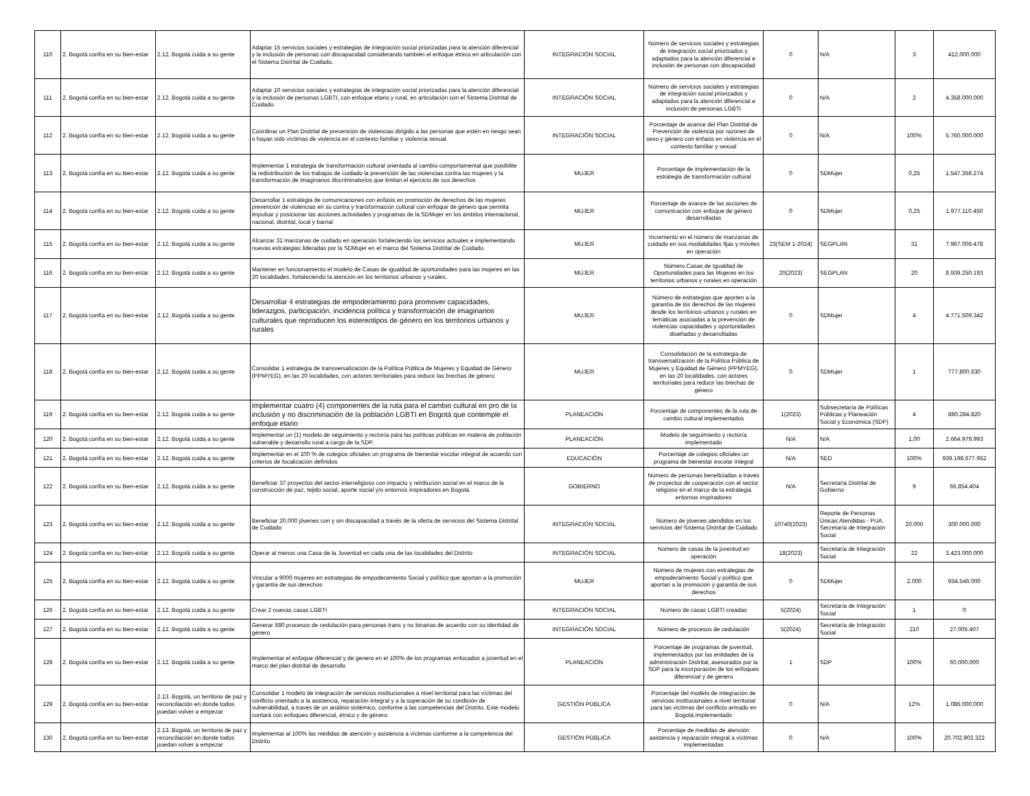| 110 | 2. Bogotá confía en su bien-estar | 2.12. Bogotá cuida a su gente | Adaptar 15 servicios sociales y estrategias de integración social priorizadas para la atención diferencial y la inclusión de personas con discapacidad considerando también el enfoque étnico en articulación con el Sistema Distrital de Cuidado. | INTEGRACIÓN SOCIAL | Número de servicios sociales y estrategias de integración social priorizados y adaptados para la atención diferencial e inclusión de personas con discapacidad | 0 | N/A | 3 | 412.000.000 |
| 111 | 2. Bogotá confía en su bien-estar | 2.12. Bogotá cuida a su gente | Adaptar 10 servicios sociales y estrategias de integración social priorizadas para la atención diferencial y la inclusión de personas LGBTI, con enfoque etario y rural, en articulación con el Sistema Distrital de Cuidado. | INTEGRACIÓN SOCIAL | Número de servicios sociales y estrategias de integración social priorizados y adaptados para la atención diferencial e inclusión de personas LGBTI | 0 | N/A | 2 | 4.358.000.000 |
| 112 | 2. Bogotá confía en su bien-estar | 2.12. Bogotá cuida a su gente | Coordinar un Plan Distrital de prevención de violencias dirigido a las personas que estén en riesgo sean o hayan sido víctimas de violencia en el contexto familiar y violencia sexual. | INTEGRACIÓN SOCIAL | Porcentaje de avance del Plan Distrital de Prevención de violencia por razones de sexo y género con énfasis en violencia en el contexto familiar y sexual | 0 | N/A | 100% | 5.760.000.000 |
| 113 | 2. Bogotá confía en su bien-estar | 2.12. Bogotá cuida a su gente | Implementar 1 estrategia de transformación cultural orientada al cambio comportamental que posibilite la redistribución de los trabajos de cuidado la prevención de las violencias contra las mujeres y la transformación de imaginarios discriminatorios que limitan el ejercicio de sus derechos | MUJER | Porcentaje de implementación de la estrategia de transformación cultural | 0 | SDMujer | 0,25 | 1.547.356.274 |
| 114 | 2. Bogotá confía en su bien-estar | 2.12. Bogotá cuida a su gente | Desarrollar 1 estrategia de comunicaciones con énfasis en promoción de derechos de las mujeres prevención de violencias en su contra y transformación cultural con enfoque de género que permita impulsar y posicionar las acciones actividades y programas de la SDMujer en los ámbitos internacional, nacional, distrital, local y barrial | MUJER | Porcentaje de avance de las acciones de comunicación con enfoque de género desarrolladas | 0 | SDMujer | 0,25 | 1.977.110.450 |
| 115 | 2. Bogotá confía en su bien-estar | 2.12. Bogotá cuida a su gente | Alcanzar 31 manzanas de cuidado en operación fortaleciendo los servicios actuales e implementando nuevas estrategias lideradas por la SDMujer en el marco del Sistema Distrital de Cuidado. | MUJER | Incremento en el número de manzanas de cuidado en sus modalidades fijas y móviles en operación | 23(SEM 1-2024) | SEGPLAN | 31 | 7.967.006.478 |
| 116 | 2. Bogotá confía en su bien-estar | 2.12. Bogotá cuida a su gente | Mantener en funcionamiento el modelo de Casas de igualdad de oportunidades para las mujeres en las 20 localidades, fortaleciendo la atención en los territorios urbanos y rurales. | MUJER | Número Casas de Igualdad de Oportunidades para las Mujeres en los territorios urbanos y rurales en operación | 20(2023) | SEGPLAN | 20 | 8.939.250.193 |
| 117 | 2. Bogotá confía en su bien-estar | 2.12. Bogotá cuida a su gente | Desarrollar 4 estrategias de empoderamiento para promover capacidades, liderazgos, participación, incidencia política y transformación de imaginarios culturales que reproducen los estereotipos de género en los territorios urbanos y rurales | MUJER | Número de estrategias que aporten a la garantía de los derechos de las mujeres desde los territorios urbanos y rurales en temáticas asociadas a la prevención de violencias capacidades y oportunidades diseñadas y desarrolladas | 0 | SDMujer | 4 | 4.771.509.342 |
| 118 | 2. Bogotá confía en su bien-estar | 2.12. Bogotá cuida a su gente | Consolidar 1 estrategia de transversalización de la Política Pública de Mujeres y Equidad de Género (PPMYEG), en las 20 localidades, con actores territoriales para reducir las brechas de género | MUJER | Consolidación de la estrategia de transversalización de la Política Pública de Mujeres y Equidad de Género (PPMYEG), en las 20 localidades, con actores territoriales para reducir las brechas de género | 0 | SDMujer | 1 | 777.800.630 |
| 119 | 2. Bogotá confía en su bien-estar | 2.12. Bogotá cuida a su gente | Implementar cuatro (4) componentes de la ruta para el cambio cultural en pro de la inclusión y no discriminación de la población LGBTI en Bogotá que contemple el enfoque etario | PLANEACIÓN | Porcentaje de componentes de la ruta de cambio cultural implementados | 1(2023) | Subsecretaría de Políticas Públicas y Planeación Social y Económica (SDP) | 4 | 880.284.820 |
| 120 | 2. Bogotá confía en su bien-estar | 2.12. Bogotá cuida a su gente | Implementar un (1) modelo de seguimiento y rectoría para las políticas públicas en materia de población vulnerable y desarrollo rural a cargo de la SDP. | PLANEACIÓN | Modelo de seguimiento y rectoría implementado | N/A | N/A | 1,00 | 2.664.979.993 |
| 121 | 2. Bogotá confía en su bien-estar | 2.12. Bogotá cuida a su gente | Implementar en el 100 % de colegios oficiales un programa de bienestar escolar integral de acuerdo con criterios de focalización definidos | EDUCACIÓN | Porcentaje de colegios oficiales un programa de bienestar escolar integral | N/A | SED | 100% | 939.198.677.952 |
| 122 | 2. Bogotá confía en su bien-estar | 2.12. Bogotá cuida a su gente | Beneficiar 37 proyectos del sector interreligioso con impacto y retribución social en el marco de la construcción de paz, tejido social, aporte social y/o entornos inspiradores en Bogotá | GOBIERNO | Número de personas beneficiadas a través de proyectos de cooperación con el sector religioso en el marco de la estrategia entornos inspiradores | N/A | Secretaría Distrital de Gobierno | 9 | 66.854.404 |
| 123 | 2. Bogotá confía en su bien-estar | 2.12. Bogotá cuida a su gente | Beneficiar 20.000 jóvenes con y sin discapacidad a través de la oferta de servicios del Sistema Distrital de Cuidado | INTEGRACIÓN SOCIAL | Número de jóvenes atendidos en los servicios del Sistema Distrital de Cuidado | 10740(2023) | Reporte de Personas Únicas Atendidas - PUA. Secretaría de Integración Social | 20.000 | 300.000.000 |
| 124 | 2. Bogotá confía en su bien-estar | 2.12. Bogotá cuida a su gente | Operar al menos una Casa de la Juventud en cada una de las localidades del Distrito | INTEGRACIÓN SOCIAL | Número de casas de la juventud en operación | 18(2023) | Secretaría de Integración Social | 22 | 3.423.000.000 |
| 125 | 2. Bogotá confía en su bien-estar | 2.12. Bogotá cuida a su gente | Vincular a 9000 mujeres en estrategias de empoderamiento Social y político que aportan a la promoción y garantía de sus derechos | MUJER | Número de mujeres con estrategias de empoderamiento Social y político que aportan a la promoción y garantía de sus derechos | 0 | SDMujer | 2.000 | 934.546.000 |
| 126 | 2. Bogotá confía en su bien-estar | 2.12. Bogotá cuida a su gente | Crear 2 nuevas casas LGBTI | INTEGRACIÓN SOCIAL | Número de casas LGBTI creadas | 5(2024) | Secretaría de Integración Social | 1 | 0 |
| 127 | 2. Bogotá confía en su bien-estar | 2.12. Bogotá cuida a su gente | Generar 680 procesos de cedulación para personas trans y no binarias de acuerdo con su identidad de género | INTEGRACIÓN SOCIAL | Número de procesos de cedulación | 5(2024) | Secretaría de Integración Social | 210 | 27.005.407 |
| 128 | 2. Bogotá confía en su bien-estar | 2.12. Bogotá cuida a su gente | Implementar el enfoque diferencial y de genero en el 100% de los programas enfocados a juventud en el marco del plan distrital de desarrollo | PLANEACIÓN | Porcentaje de programas de juventud, implementados por las entidades de la administración Distrital, asesorados por la SDP para la incorporación de los enfoques diferencial y de genero | 1 | SDP | 100% | 60.000.000 |
| 129 | 2. Bogotá confía en su bien-estar | 2.13. Bogotá, un territorio de paz y reconciliación en donde todos puedan volver a empezar | Consolidar 1 modelo de integración de servicios institucionales a nivel territorial para las víctimas del conflicto orientado a la asistencia, reparación integral y a la superación de su condición de vulnerabilidad, a través de un análisis sistémico, conforme a las competencias del Distrito. Este modelo contará con enfoques diferencial, étnico y de género | GESTIÓN PÚBLICA | Porcentaje del modelo de integración de servicios institucionales a nivel territorial para las víctimas del conflicto armado en Bogotá implementado | 0 | N/A | 12% | 1.086.000.000 |
| 130 | 2. Bogotá confía en su bien-estar | 2.13. Bogotá, un territorio de paz y reconciliación en donde todos puedan volver a empezar | Implementar al 100% las medidas de atención y asistencia a víctimas conforme a la competencia del Distrito | GESTIÓN PÚBLICA | Porcentaje de medidas de atención asistencia y reparación integral a víctimas implementadas | 0 | N/A | 100% | 20.702.902.322 |